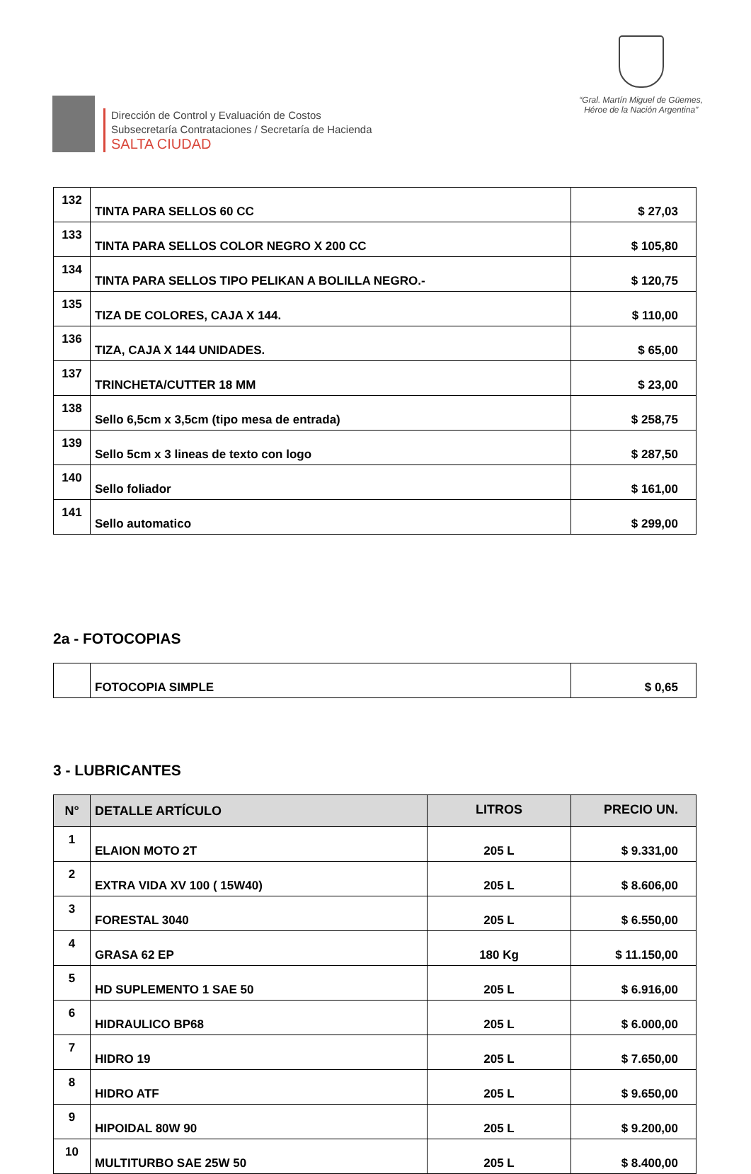Dirección de Control y Evaluación de Costos
Subsecretaría Contrataciones / Secretaría de Hacienda
SALTA CIUDAD
“Gral. Martín Miguel de Güemes,
Héroe de la Nación Argentina”
| 132 | TINTA PARA SELLOS 60 CC | $ 27,03 |
| 133 | TINTA PARA SELLOS COLOR NEGRO X 200 CC | $ 105,80 |
| 134 | TINTA PARA SELLOS TIPO PELIKAN A BOLILLA NEGRO.- | $ 120,75 |
| 135 | TIZA DE COLORES, CAJA X 144. | $ 110,00 |
| 136 | TIZA, CAJA X 144 UNIDADES. | $ 65,00 |
| 137 | TRINCHETA/CUTTER 18 MM | $ 23,00 |
| 138 | Sello 6,5cm x 3,5cm (tipo mesa de entrada) | $ 258,75 |
| 139 | Sello 5cm x 3 lineas de texto con logo | $ 287,50 |
| 140 | Sello foliador | $ 161,00 |
| 141 | Sello automatico | $ 299,00 |
2a - FOTOCOPIAS
| | FOTOCOPIA SIMPLE | $ 0,65 |
3 - LUBRICANTES
| N° | DETALLE ARTÍCULO | LITROS | PRECIO UN. |
| --- | --- | --- | --- |
| 1 | ELAION MOTO 2T | 205 L | $ 9.331,00 |
| 2 | EXTRA VIDA XV 100 ( 15W40) | 205 L | $ 8.606,00 |
| 3 | FORESTAL 3040 | 205 L | $ 6.550,00 |
| 4 | GRASA 62 EP | 180 Kg | $ 11.150,00 |
| 5 | HD SUPLEMENTO 1 SAE 50 | 205 L | $ 6.916,00 |
| 6 | HIDRAULICO BP68 | 205 L | $ 6.000,00 |
| 7 | HIDRO 19 | 205 L | $ 7.650,00 |
| 8 | HIDRO ATF | 205 L | $ 9.650,00 |
| 9 | HIPOIDAL 80W 90 | 205 L | $ 9.200,00 |
| 10 | MULTITURBO SAE 25W 50 | 205 L | $ 8.400,00 |